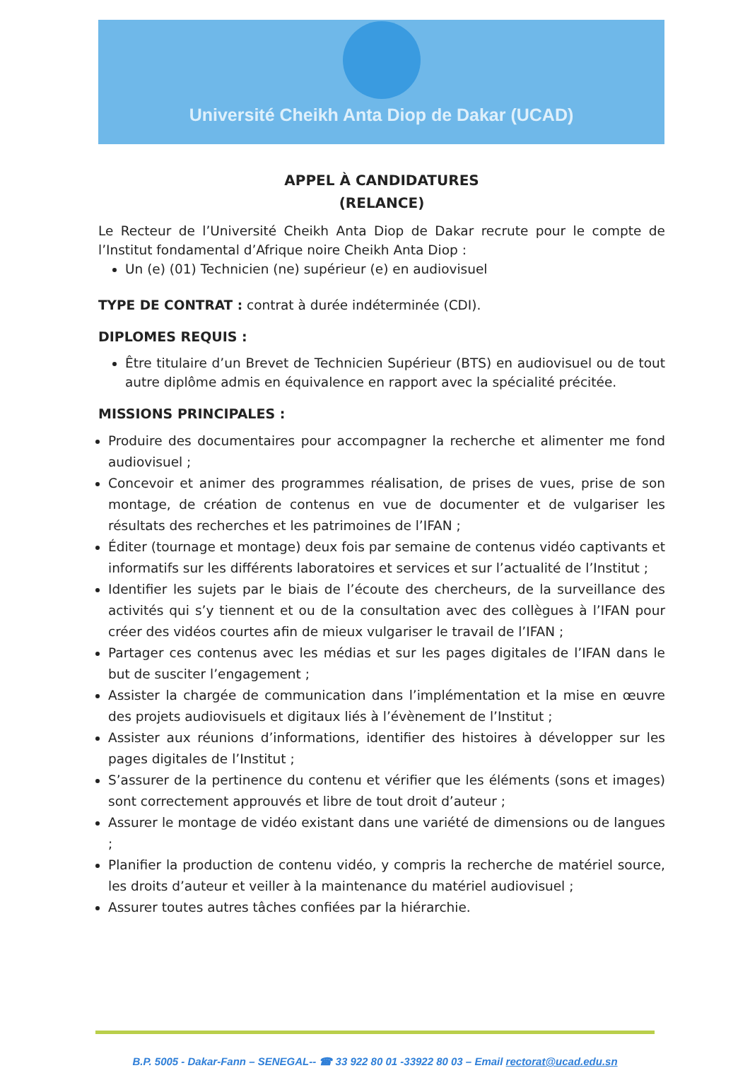Université Cheikh Anta Diop de Dakar (UCAD)
APPEL À CANDIDATURES
(RELANCE)
Le Recteur de l’Université Cheikh Anta Diop de Dakar recrute pour le compte de l’Institut fondamental d’Afrique noire Cheikh Anta Diop :
Un (e) (01) Technicien (ne) supérieur (e) en audiovisuel
TYPE DE CONTRAT : contrat à durée indéterminée (CDI).
DIPLOMES REQUIS :
Être titulaire d’un Brevet de Technicien Supérieur (BTS) en audiovisuel ou de tout autre diplôme admis en équivalence en rapport avec la spécialité précitée.
MISSIONS PRINCIPALES :
Produire des documentaires pour accompagner la recherche et alimenter me fond audiovisuel ;
Concevoir et animer des programmes réalisation, de prises de vues, prise de son montage, de création de contenus en vue de documenter et de vulgariser les résultats des recherches et les patrimoines de l’IFAN ;
Éditer (tournage et montage) deux fois par semaine de contenus vidéo captivants et informatifs sur les différents laboratoires et services et sur l’actualité de l’Institut ;
Identifier les sujets par le biais de l’écoute des chercheurs, de la surveillance des activités qui s’y tiennent et ou de la consultation avec des collègues à l’IFAN pour créer des vidéos courtes afin de mieux vulgariser le travail de l’IFAN ;
Partager ces contenus avec les médias et sur les pages digitales de l’IFAN dans le but de susciter l’engagement ;
Assister la chargée de communication dans l’implémentation et la mise en œuvre des projets audiovisuels et digitaux liés à l’évènement de l’Institut ;
Assister aux réunions d’informations, identifier des histoires à développer sur les pages digitales de l’Institut ;
S’assurer de la pertinence du contenu et vérifier que les éléments (sons et images) sont correctement approuvés et libre de tout droit d’auteur ;
Assurer le montage de vidéo existant dans une variété de dimensions ou de langues ;
Planifier la production de contenu vidéo, y compris la recherche de matériel source, les droits d’auteur et veiller à la maintenance du matériel audiovisuel ;
Assurer toutes autres tâches confiées par la hiérarchie.
B.P. 5005 - Dakar-Fann – SENEGAL-- ☎ 33 922 80 01 -33922 80 03 – Email rectorat@ucad.edu.sn